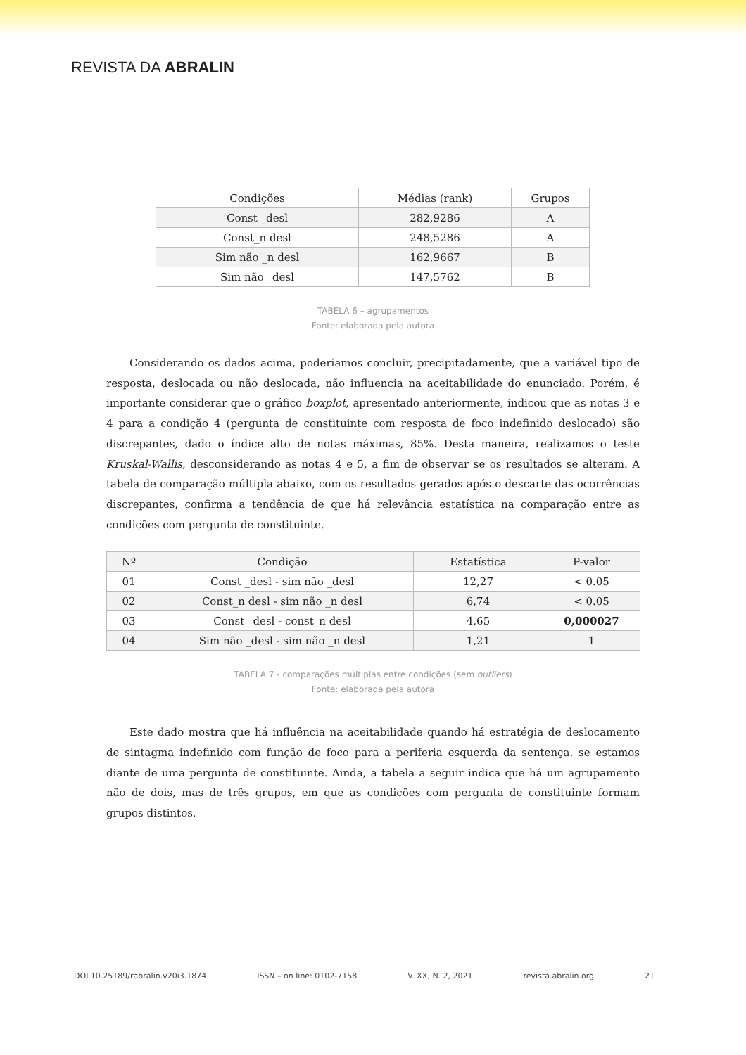REVISTA DA ABRALIN
| Condições | Médias (rank) | Grupos |
| --- | --- | --- |
| Const _desl | 282,9286 | A |
| Const_n desl | 248,5286 | A |
| Sim não _n desl | 162,9667 | B |
| Sim não _desl | 147,5762 | B |
TABELA 6 – agrupamentos
Fonte: elaborada pela autora
Considerando os dados acima, poderíamos concluir, precipitadamente, que a variável tipo de resposta, deslocada ou não deslocada, não influencia na aceitabilidade do enunciado. Porém, é importante considerar que o gráfico boxplot, apresentado anteriormente, indicou que as notas 3 e 4 para a condição 4 (pergunta de constituinte com resposta de foco indefinido deslocado) são discrepantes, dado o índice alto de notas máximas, 85%. Desta maneira, realizamos o teste Kruskal-Wallis, desconsiderando as notas 4 e 5, a fim de observar se os resultados se alteram. A tabela de comparação múltipla abaixo, com os resultados gerados após o descarte das ocorrências discrepantes, confirma a tendência de que há relevância estatística na comparação entre as condições com pergunta de constituinte.
| Nº | Condição | Estatística | P-valor |
| 01 | Const _desl - sim não _desl | 12,27 | < 0.05 |
| 02 | Const_n desl - sim não _n desl | 6,74 | < 0.05 |
| 03 | Const _desl - const_n desl | 4,65 | 0,000027 |
| 04 | Sim não _desl - sim não _n desl | 1,21 | 1 |
TABELA 7 - comparações múltiplas entre condições (sem outliers)
Fonte: elaborada pela autora
Este dado mostra que há influência na aceitabilidade quando há estratégia de deslocamento de sintagma indefinido com função de foco para a periferia esquerda da sentença, se estamos diante de uma pergunta de constituinte. Ainda, a tabela a seguir indica que há um agrupamento não de dois, mas de três grupos, em que as condições com pergunta de constituinte formam grupos distintos.
DOI 10.25189/rabralin.v20i3.1874 ISSN – on line: 0102-7158 V. XX, N. 2, 2021 revista.abralin.org 21